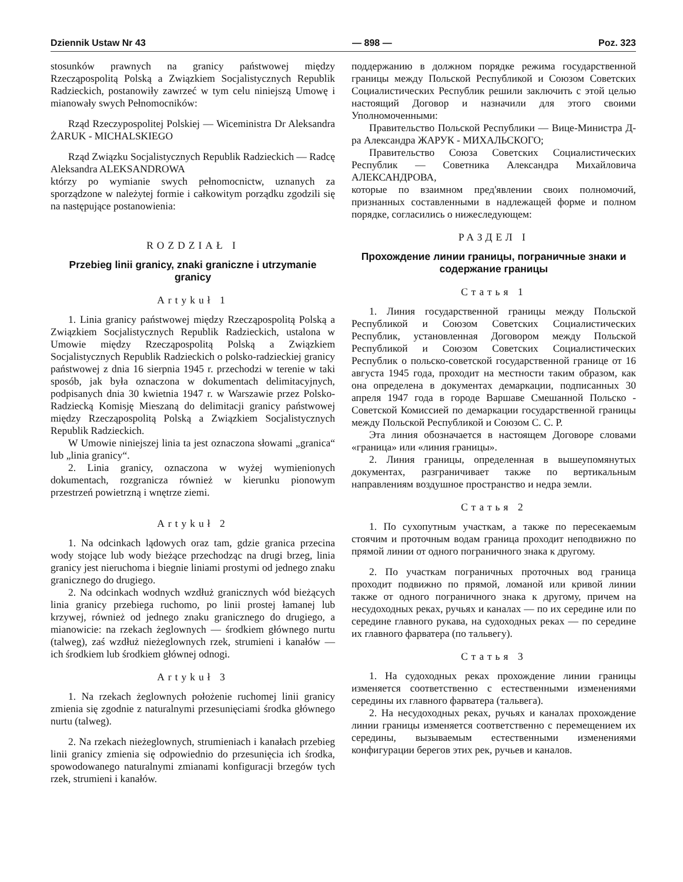Dziennik Ustaw Nr 43 — 898 — Poz. 323
stosunków prawnych na granicy państwowej między Rzecząpospolitą Polską a Związkiem Socjalistycznych Republik Radzieckich, postanowiły zawrzeć w tym celu niniejszą Umowę i mianowały swych Pełnomocników:
Rząd Rzeczypospolitej Polskiej — Wiceministra Dr Aleksandra ŻARUK - MICHALSKIEGO
Rząd Związku Socjalistycznych Republik Radzieckich — Radcę Aleksandra ALEKSANDROWA
którzy po wymianie swych pełnomocnictw, uznanych za sporządzone w należytej formie i całkowitym porządku zgodzili się na następujące postanowienia:
ROZDZIAŁ I
Przebieg linii granicy, znaki graniczne i utrzymanie granicy
Artykuł 1
1. Linia granicy państwowej między Rzecząpospolitą Polską a Związkiem Socjalistycznych Republik Radzieckich, ustalona w Umowie między Rzecząpospolitą Polską a Związkiem Socjalistycznych Republik Radzieckich o polsko-radzieckiej granicy państwowej z dnia 16 sierpnia 1945 r. przechodzi w terenie w taki sposób, jak była oznaczona w dokumentach delimitacyjnych, podpisanych dnia 30 kwietnia 1947 r. w Warszawie przez Polsko-Radziecką Komisję Mieszaną do delimitacji granicy państwowej między Rzecząpospolitą Polską a Związkiem Socjalistycznych Republik Radzieckich.
W Umowie niniejszej linia ta jest oznaczona słowami „granica“ lub „linia granicy“.
2. Linia granicy, oznaczona w wyżej wymienionych dokumentach, rozgranicza również w kierunku pionowym przestrzeń powietrzną i wnętrze ziemi.
Artykuł 2
1. Na odcinkach lądowych oraz tam, gdzie granica przecina wody stojące lub wody bieżące przechodząc na drugi brzeg, linia granicy jest nieruchoma i biegnie liniami prostymi od jednego znaku granicznego do drugiego.
2. Na odcinkach wodnych wzdłuż granicznych wód bieżących linia granicy przebiega ruchomo, po linii prostej łamanej lub krzywej, również od jednego znaku granicznego do drugiego, a mianowicie: na rzekach żeglownych — środkiem głównego nurtu (talweg), zaś wzdłuż nieżeglownych rzek, strumieni i kanałów — ich środkiem lub środkiem głównej odnogi.
Artykuł 3
1. Na rzekach żeglownych położenie ruchomej linii granicy zmienia się zgodnie z naturalnymi przesunięciami środka głównego nurtu (talweg).
2. Na rzekach nieżeglownych, strumieniach i kanałach przebieg linii granicy zmienia się odpowiednio do przesunięcia ich środka, spowodowanego naturalnymi zmianami konfiguracji brzegów tych rzek, strumieni i kanałów.
поддержанию в должном порядке режима государственной границы между Польской Республикой и Союзом Советских Социалистических Республик решили заключить с этой целью настоящий Договор и назначили для этого своими Уполномоченными:
Правительство Польской Республики — Вице-Министра Д-ра Александра ЖАРУК - МИХАЛЬСКОГО;
Правительство Союза Советских Социалистических Республик — Советника Александра Михайловича АЛЕКСАНДРОВА,
которые по взаимном пред'явлении своих полномочий, признанных составленными в надлежащей форме и полном порядке, согласились о нижеследующем:
РАЗДЕЛ I
Прохождение линии границы, пограничные знаки и содержание границы
Статья 1
1. Линия государственной границы между Польской Республикой и Союзом Советских Социалистических Республик, установленная Договором между Польской Республикой и Союзом Советских Социалистических Республик о польско-советской государственной границе от 16 августа 1945 года, проходит на местности таким образом, как она определена в документах демаркации, подписанных 30 апреля 1947 года в городе Варшаве Смешанной Польско - Советской Комиссией по демаркации государственной границы между Польской Республикой и Союзом С. С. Р.
Эта линия обозначается в настоящем Договоре словами «граница» или «линия границы».
2. Линия границы, определенная в вышеупомянутых документах, разграничивает также по вертикальным направлениям воздушное пространство и недра земли.
Статья 2
1. По сухопутным участкам, а также по пересекаемым стоячим и проточным водам граница проходит неподвижно по прямой линии от одного пограничного знака к другому.
2. По участкам пограничных проточных вод граница проходит подвижно по прямой, ломаной или кривой линии также от одного пограничного знака к другому, причем на несудоходных реках, ручьях и каналах — по их середине или по середине главного рукава, на судоходных реках — по середине их главного фарватера (по тальвегу).
Статья 3
1. На судоходных реках прохождение линии границы изменяется соответственно с естественными изменениями середины их главного фарватера (тальвега).
2. На несудоходных реках, ручьях и каналах прохождение линии границы изменяется соответственно с перемещением их середины, вызываемым естественными изменениями конфигурации берегов этих рек, ручьев и каналов.